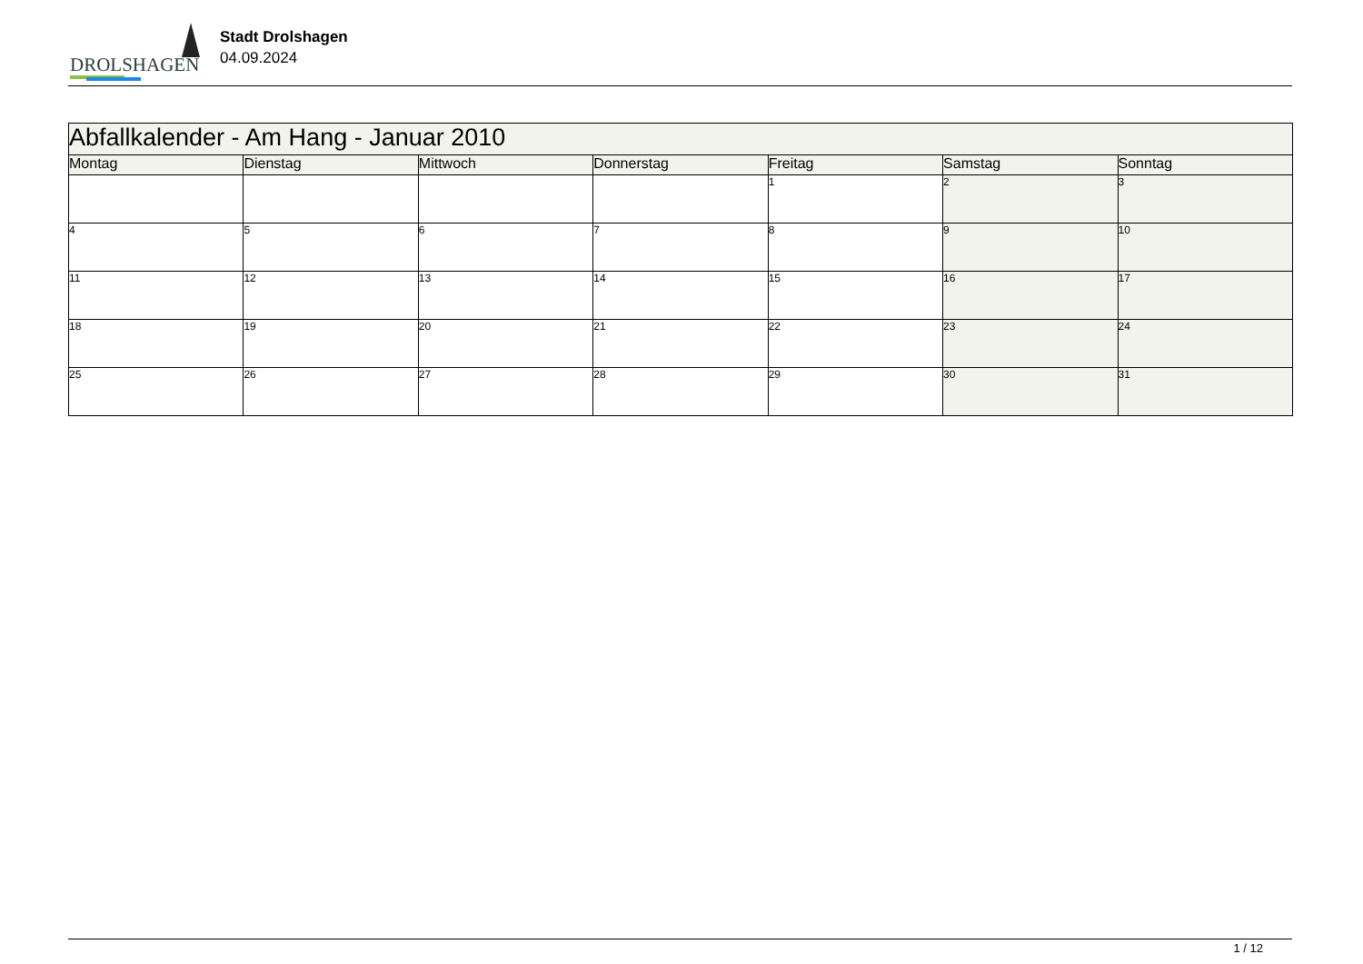DROLSHAGEN
Stadt Drolshagen
04.09.2024
| Abfallkalender - Am Hang - Januar 2010 | | | | | | |
| Montag | Dienstag | Mittwoch | Donnerstag | Freitag | Samstag | Sonntag |
| | | | | 1 | 2 | 3 |
| 4 | 5 | 6 | 7 | 8 | 9 | 10 |
| 11 | 12 | 13 | 14 | 15 | 16 | 17 |
| 18 | 19 | 20 | 21 | 22 | 23 | 24 |
| 25 | 26 | 27 | 28 | 29 | 30 | 31 |
1 / 12